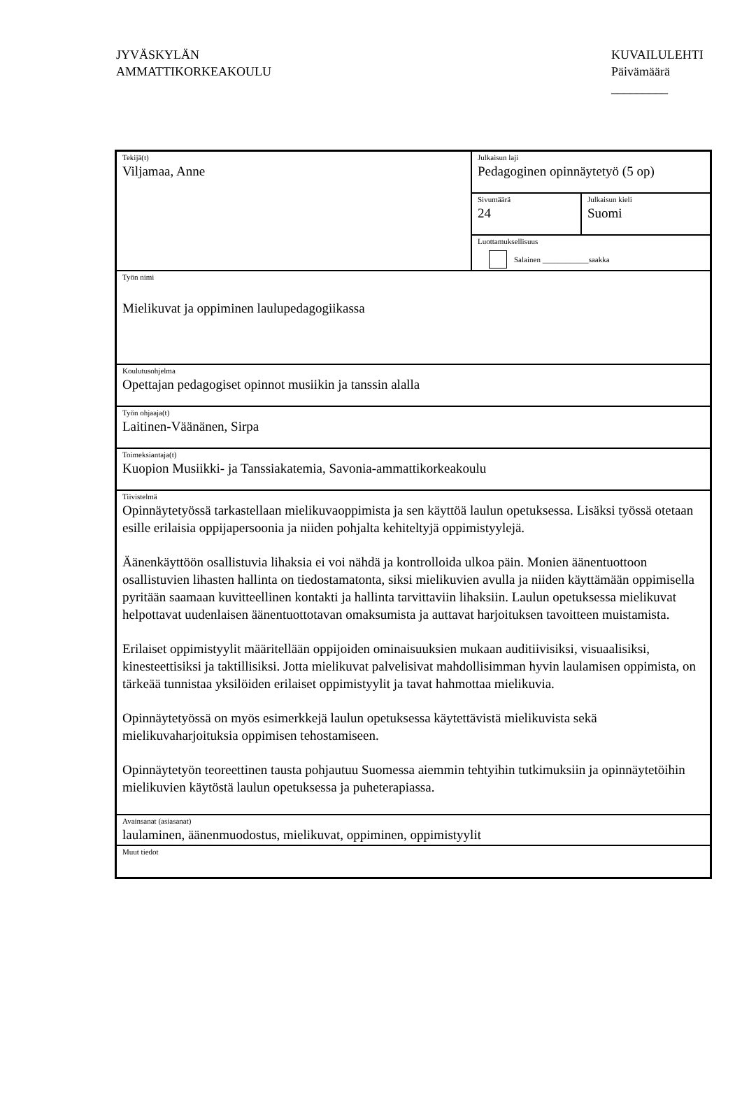JYVÄSKYLÄN
AMMATTIKORKEAKOULU
KUVAILULEHTI
Päivämäärä
_________
| Tekijä(t) Viljamaa, Anne | Julkaisun laji Pedagoginen opinnäytetyö (5 op) | |
| | Sivumäärä 24 | Julkaisun kieli Suomi |
| | Luottamuksellisuus Salainen ____________saakka | |
| Työn nimi Mielikuvat ja oppiminen laulupedagogiikassa | | |
| Koulutusohjelma Opettajan pedagogiset opinnot musiikin ja tanssin alalla | | |
| Työn ohjaaja(t) Laitinen-Väänänen, Sirpa | | |
| Toimeksiantaja(t) Kuopion Musiikki- ja Tanssiakatemia, Savonia-ammattikorkeakoulu | | |
| Tiivistelmä Opinnäytetyössä tarkastellaan mielikuvaoppimista ja sen käyttöä laulun opetuksessa. Lisäksi työssä otetaan esille erilaisia oppijapersoonia ja niiden pohjalta kehiteltyjä oppimistyylejä. Äänenkäyttöön osallistuvia lihaksia ei voi nähdä ja kontrolloida ulkoa päin. Monien äänentuottoon osallistuvien lihasten hallinta on tiedostamatonta, siksi mielikuvien avulla ja niiden käyttämään oppimisella pyritään saamaan kuvitteellinen kontakti ja hallinta tarvittaviin lihaksiin. Laulun opetuksessa mielikuvat helpottavat uudenlaisen äänentuottotavan omaksumista ja auttavat harjoituksen tavoitteen muistamista. Erilaiset oppimistyylit määritellään oppijoiden ominaisuuksien mukaan auditiivisiksi, visuaalisiksi, kinesteettisiksi ja taktillisiksi. Jotta mielikuvat palvelisivat mahdollisimman hyvin laulamisen oppimista, on tärkeää tunnistaa yksilöiden erilaiset oppimistyylit ja tavat hahmottaa mielikuvia. Opinnäytetyössä on myös esimerkkejä laulun opetuksessa käytettävistä mielikuvista sekä mielikuvaharjoituksia oppimisen tehostamiseen. Opinnäytetyön teoreettinen tausta pohjautuu Suomessa aiemmin tehtyihin tutkimuksiin ja opinnäytetöihin mielikuvien käytöstä laulun opetuksessa ja puheterapiassa. | | |
| Avainsanat (asiasanat) laulaminen, äänenmuodostus, mielikuvat, oppiminen, oppimistyylit | | |
| Muut tiedot | | |